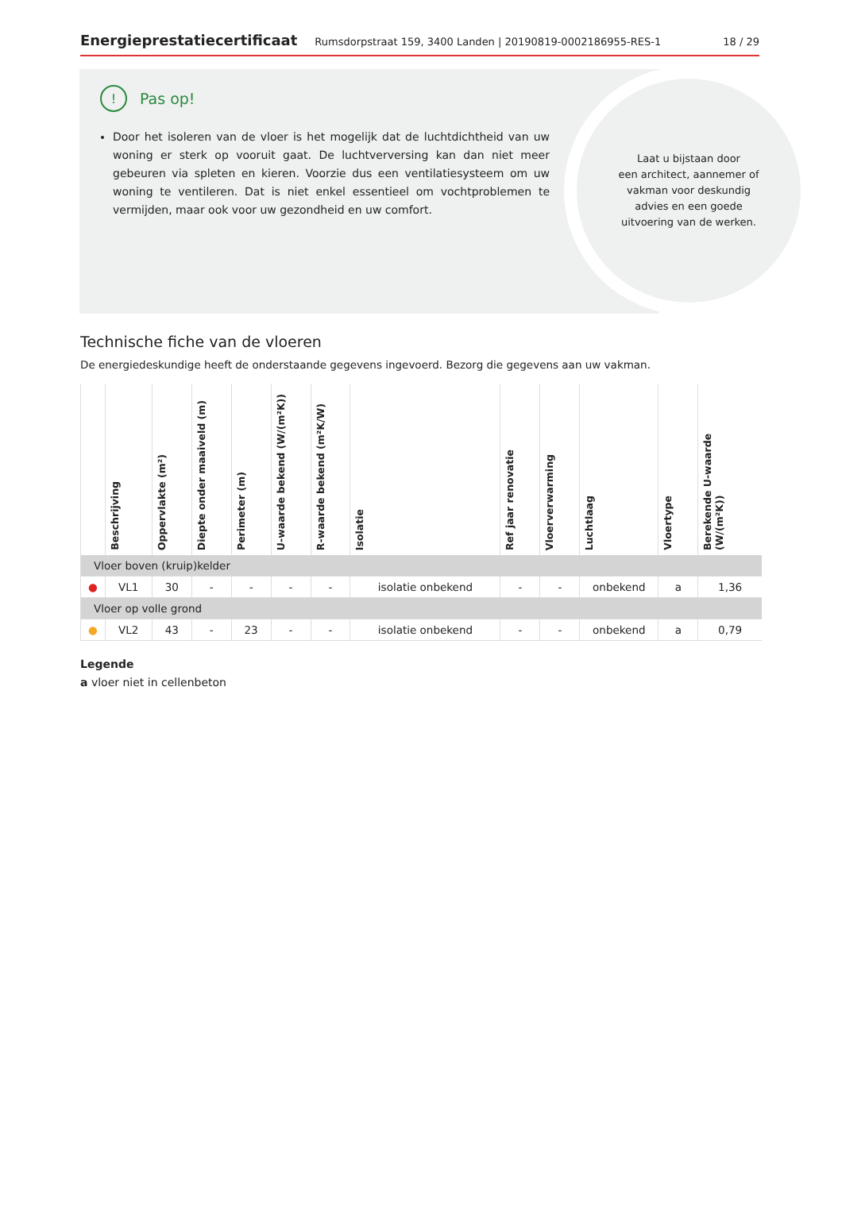Energieprestatiecertificaat Rumsdorpstraat 159, 3400 Landen | 20190819-0002186955-RES-1 18 / 29
! Pas op!
Door het isoleren van de vloer is het mogelijk dat de luchtdichtheid van uw woning er sterk op vooruit gaat. De luchtverversing kan dan niet meer gebeuren via spleten en kieren. Voorzie dus een ventilatiesysteem om uw woning te ventileren. Dat is niet enkel essentieel om vochtproblemen te vermijden, maar ook voor uw gezondheid en uw comfort.
Laat u bijstaan door
een architect, aannemer of
vakman voor deskundig
advies en een goede
uitvoering van de werken.
Technische fiche van de vloeren
De energiedeskundige heeft de onderstaande gegevens ingevoerd. Bezorg die gegevens aan uw vakman.
| | Beschrijving | Oppervlakte (m²) | Diepte onder maaiveld (m) | Perimeter (m) | U-waarde bekend (W/(m²K)) | R-waarde bekend (m²K/W) | Isolatie | Ref jaar renovatie | Vloerverwarming | Luchtlaag | Vloertype | Berekende U-waarde (W/(m²K)) |
| --- | --- | --- | --- | --- | --- | --- | --- | --- | --- | --- | --- | --- |
| Vloer boven (kruip)kelder | | | | | | | | | | | | |
| ● | VL1 | 30 | - | - | - | - | isolatie onbekend | - | - | onbekend | a | 1,36 |
| Vloer op volle grond | | | | | | | | | | | | |
| ● | VL2 | 43 | - | 23 | - | - | isolatie onbekend | - | - | onbekend | a | 0,79 |
Legende
a vloer niet in cellenbeton